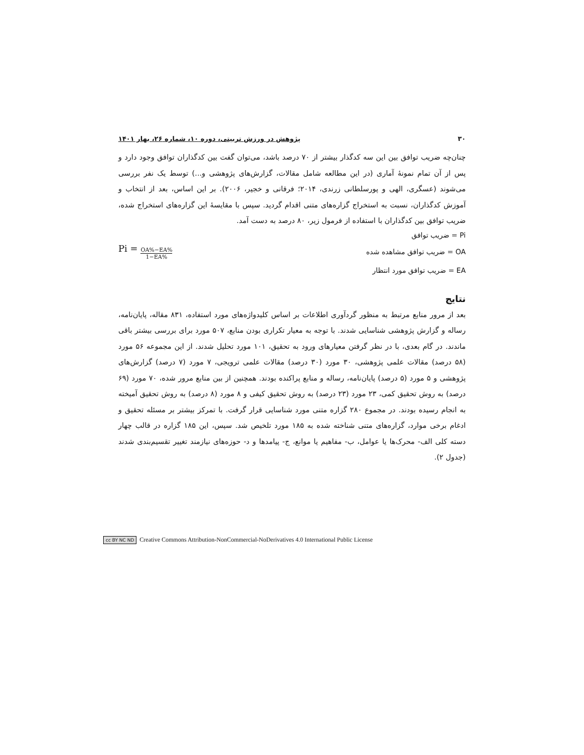۳۰ پژوهش در ورزش تربیتی، دوره ۱۰، شماره ۲۶، بهار ۱۴۰۱
چنان‌چه ضریب توافق بین این سه کدگذار بیشتر از ۷۰ درصد باشد، می‌توان گفت بین کدگذاران توافق وجود دارد و پس از آن تمام نمونهٔ آماری (در این مطالعه شامل مقالات، گزارش‌های پژوهشی و...) توسط یک نفر بررسی می‌شوند (عسگری، الهی و پورسلطانی زرندی، ۲۰۱۴؛ فرقانی و خجیر، ۲۰۰۶). بر این اساس، بعد از انتخاب و آموزش کدگذاران، نسبت به استخراج گزاره‌های متنی اقدام گردید. سپس با مقایسهٔ این گزاره‌های استخراج شده، ضریب توافق بین کدگذاران با استفاده از فرمول زیر، ۸۰ درصد به دست آمد.
Pi = ضریب توافق
OA = ضریب توافق مشاهده شده Pi = OA%−EA% 1−EA%
EA = ضریب توافق مورد انتظار
نتایج
بعد از مرور منابع مرتبط به منظور گردآوری اطلاعات بر اساس کلیدواژه‌های مورد استفاده، ۸۳۱ مقاله، پایان‌نامه، رساله و گزارش پژوهشی شناسایی شدند. با توجه به معیار تکراری بودن منابع، ۵۰۷ مورد برای بررسی بیشتر باقی ماندند. در گام بعدی، با در نظر گرفتن معیارهای ورود به تحقیق، ۱۰۱ مورد تحلیل شدند. از این مجموعه ۵۶ مورد (۵۸ درصد) مقالات علمی پژوهشی، ۳۰ مورد (۳۰ درصد) مقالات علمی ترویجی، ۷ مورد (۷ درصد) گزارش‌های پژوهشی و ۵ مورد (۵ درصد) پایان‌نامه، رساله و منابع پراکنده بودند. همچنین از بین منابع مرور شده، ۷۰ مورد (۶۹ درصد) به روش تحقیق کمی، ۲۳ مورد (۲۳ درصد) به روش تحقیق کیفی و ۸ مورد (۸ درصد) به روش تحقیق آمیخته به انجام رسیده بودند. در مجموع ۲۸۰ گزاره متنی مورد شناسایی قرار گرفت. با تمرکز بیشتر بر مسئله تحقیق و ادغام برخی موارد، گزاره‌های متنی شناخته شده به ۱۸۵ مورد تلخیص شد. سپس، این ۱۸۵ گزاره در قالب چهار دسته کلی الف- محرک‌ها یا عوامل، ب- مفاهیم یا موانع، ج- پیامدها و د- حوزه‌های نیازمند تغییر تقسیم‌بندی شدند (جدول ۲).
cc BY NC ND Creative Commons Attribution-NonCommercial-NoDerivatives 4.0 International Public License